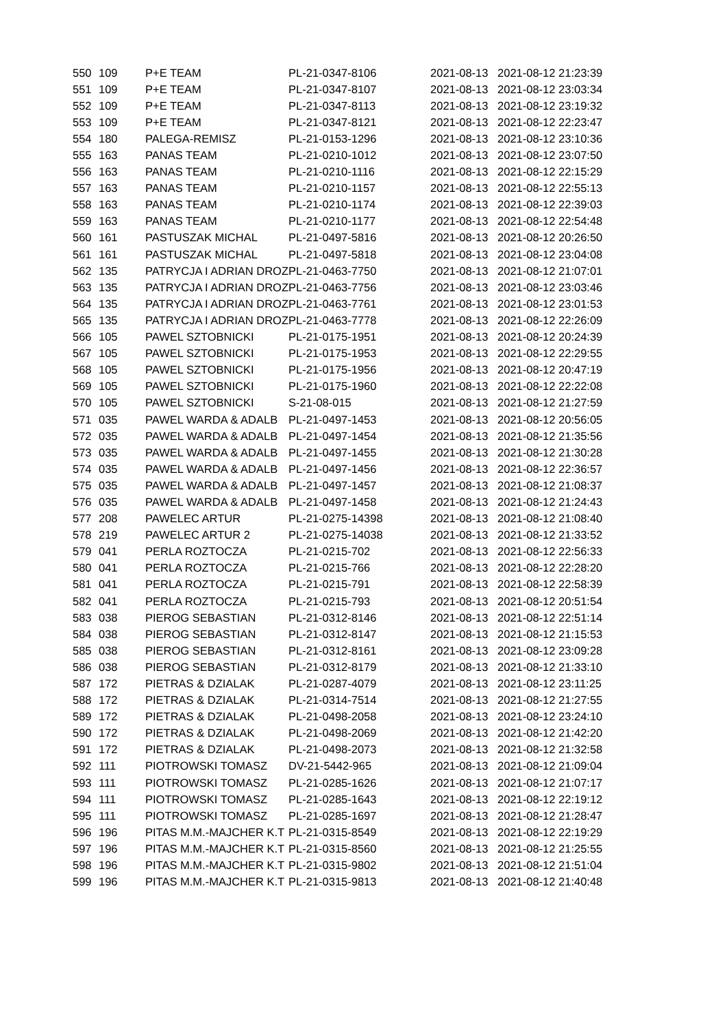| 550 | 109 | P+E TEAM | PL-21-0347-8106 | 2021-08-13 | 2021-08-12 21:23:39 |
| 551 | 109 | P+E TEAM | PL-21-0347-8107 | 2021-08-13 | 2021-08-12 23:03:34 |
| 552 | 109 | P+E TEAM | PL-21-0347-8113 | 2021-08-13 | 2021-08-12 23:19:32 |
| 553 | 109 | P+E TEAM | PL-21-0347-8121 | 2021-08-13 | 2021-08-12 22:23:47 |
| 554 | 180 | PALEGA-REMISZ | PL-21-0153-1296 | 2021-08-13 | 2021-08-12 23:10:36 |
| 555 | 163 | PANAS TEAM | PL-21-0210-1012 | 2021-08-13 | 2021-08-12 23:07:50 |
| 556 | 163 | PANAS TEAM | PL-21-0210-1116 | 2021-08-13 | 2021-08-12 22:15:29 |
| 557 | 163 | PANAS TEAM | PL-21-0210-1157 | 2021-08-13 | 2021-08-12 22:55:13 |
| 558 | 163 | PANAS TEAM | PL-21-0210-1174 | 2021-08-13 | 2021-08-12 22:39:03 |
| 559 | 163 | PANAS TEAM | PL-21-0210-1177 | 2021-08-13 | 2021-08-12 22:54:48 |
| 560 | 161 | PASTUSZAK MICHAL | PL-21-0497-5816 | 2021-08-13 | 2021-08-12 20:26:50 |
| 561 | 161 | PASTUSZAK MICHAL | PL-21-0497-5818 | 2021-08-13 | 2021-08-12 23:04:08 |
| 562 | 135 | PATRYCJA I ADRIAN DROZ | PL-21-0463-7750 | 2021-08-13 | 2021-08-12 21:07:01 |
| 563 | 135 | PATRYCJA I ADRIAN DROZ | PL-21-0463-7756 | 2021-08-13 | 2021-08-12 23:03:46 |
| 564 | 135 | PATRYCJA I ADRIAN DROZ | PL-21-0463-7761 | 2021-08-13 | 2021-08-12 23:01:53 |
| 565 | 135 | PATRYCJA I ADRIAN DROZ | PL-21-0463-7778 | 2021-08-13 | 2021-08-12 22:26:09 |
| 566 | 105 | PAWEL SZTOBNICKI | PL-21-0175-1951 | 2021-08-13 | 2021-08-12 20:24:39 |
| 567 | 105 | PAWEL SZTOBNICKI | PL-21-0175-1953 | 2021-08-13 | 2021-08-12 22:29:55 |
| 568 | 105 | PAWEL SZTOBNICKI | PL-21-0175-1956 | 2021-08-13 | 2021-08-12 20:47:19 |
| 569 | 105 | PAWEL SZTOBNICKI | PL-21-0175-1960 | 2021-08-13 | 2021-08-12 22:22:08 |
| 570 | 105 | PAWEL SZTOBNICKI | S-21-08-015 | 2021-08-13 | 2021-08-12 21:27:59 |
| 571 | 035 | PAWEL WARDA & ADALB | PL-21-0497-1453 | 2021-08-13 | 2021-08-12 20:56:05 |
| 572 | 035 | PAWEL WARDA & ADALB | PL-21-0497-1454 | 2021-08-13 | 2021-08-12 21:35:56 |
| 573 | 035 | PAWEL WARDA & ADALB | PL-21-0497-1455 | 2021-08-13 | 2021-08-12 21:30:28 |
| 574 | 035 | PAWEL WARDA & ADALB | PL-21-0497-1456 | 2021-08-13 | 2021-08-12 22:36:57 |
| 575 | 035 | PAWEL WARDA & ADALB | PL-21-0497-1457 | 2021-08-13 | 2021-08-12 21:08:37 |
| 576 | 035 | PAWEL WARDA & ADALB | PL-21-0497-1458 | 2021-08-13 | 2021-08-12 21:24:43 |
| 577 | 208 | PAWELEC ARTUR | PL-21-0275-14398 | 2021-08-13 | 2021-08-12 21:08:40 |
| 578 | 219 | PAWELEC ARTUR 2 | PL-21-0275-14038 | 2021-08-13 | 2021-08-12 21:33:52 |
| 579 | 041 | PERLA ROZTOCZA | PL-21-0215-702 | 2021-08-13 | 2021-08-12 22:56:33 |
| 580 | 041 | PERLA ROZTOCZA | PL-21-0215-766 | 2021-08-13 | 2021-08-12 22:28:20 |
| 581 | 041 | PERLA ROZTOCZA | PL-21-0215-791 | 2021-08-13 | 2021-08-12 22:58:39 |
| 582 | 041 | PERLA ROZTOCZA | PL-21-0215-793 | 2021-08-13 | 2021-08-12 20:51:54 |
| 583 | 038 | PIEROG SEBASTIAN | PL-21-0312-8146 | 2021-08-13 | 2021-08-12 22:51:14 |
| 584 | 038 | PIEROG SEBASTIAN | PL-21-0312-8147 | 2021-08-13 | 2021-08-12 21:15:53 |
| 585 | 038 | PIEROG SEBASTIAN | PL-21-0312-8161 | 2021-08-13 | 2021-08-12 23:09:28 |
| 586 | 038 | PIEROG SEBASTIAN | PL-21-0312-8179 | 2021-08-13 | 2021-08-12 21:33:10 |
| 587 | 172 | PIETRAS & DZIALAK | PL-21-0287-4079 | 2021-08-13 | 2021-08-12 23:11:25 |
| 588 | 172 | PIETRAS & DZIALAK | PL-21-0314-7514 | 2021-08-13 | 2021-08-12 21:27:55 |
| 589 | 172 | PIETRAS & DZIALAK | PL-21-0498-2058 | 2021-08-13 | 2021-08-12 23:24:10 |
| 590 | 172 | PIETRAS & DZIALAK | PL-21-0498-2069 | 2021-08-13 | 2021-08-12 21:42:20 |
| 591 | 172 | PIETRAS & DZIALAK | PL-21-0498-2073 | 2021-08-13 | 2021-08-12 21:32:58 |
| 592 | 111 | PIOTROWSKI TOMASZ | DV-21-5442-965 | 2021-08-13 | 2021-08-12 21:09:04 |
| 593 | 111 | PIOTROWSKI TOMASZ | PL-21-0285-1626 | 2021-08-13 | 2021-08-12 21:07:17 |
| 594 | 111 | PIOTROWSKI TOMASZ | PL-21-0285-1643 | 2021-08-13 | 2021-08-12 22:19:12 |
| 595 | 111 | PIOTROWSKI TOMASZ | PL-21-0285-1697 | 2021-08-13 | 2021-08-12 21:28:47 |
| 596 | 196 | PITAS M.M.-MAJCHER K.T | PL-21-0315-8549 | 2021-08-13 | 2021-08-12 22:19:29 |
| 597 | 196 | PITAS M.M.-MAJCHER K.T | PL-21-0315-8560 | 2021-08-13 | 2021-08-12 21:25:55 |
| 598 | 196 | PITAS M.M.-MAJCHER K.T | PL-21-0315-9802 | 2021-08-13 | 2021-08-12 21:51:04 |
| 599 | 196 | PITAS M.M.-MAJCHER K.T | PL-21-0315-9813 | 2021-08-13 | 2021-08-12 21:40:48 |